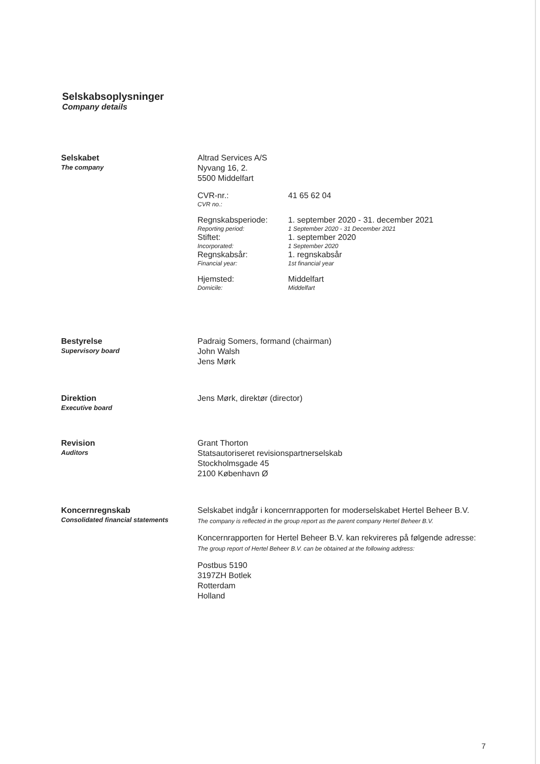Selskabsoplysninger
Company details
Selskabet
The company
Altrad Services A/S
Nyvang 16, 2.
5500 Middelfart
CVR-nr.:
CVR no.:
41 65 62 04
Regnskabsperiode:
Reporting period:
1. september 2020 - 31. december 2021
1 September 2020 - 31 December 2021
Stiftet:
Incorporated:
1. september 2020
1 September 2020
Regnskabsår:
Financial year:
1. regnskabsår
1st financial year
Hjemsted:
Domicile:
Middelfart
Middelfart
Bestyrelse
Supervisory board
Padraig Somers, formand (chairman)
John Walsh
Jens Mørk
Direktion
Executive board
Jens Mørk, direktør (director)
Revision
Auditors
Grant Thorton
Statsautoriseret revisionspartnerselskab
Stockholmsgade 45
2100 København Ø
Koncernregnskab
Consolidated financial statements
Selskabet indgår i koncernrapporten for moderselskabet Hertel Beheer B.V.
The company is reflected in the group report as the parent company Hertel Beheer B.V.
Koncernrapporten for Hertel Beheer B.V. kan rekvireres på følgende adresse:
The group report of Hertel Beheer B.V. can be obtained at the following address:
Postbus 5190
3197ZH Botlek
Rotterdam
Holland
7